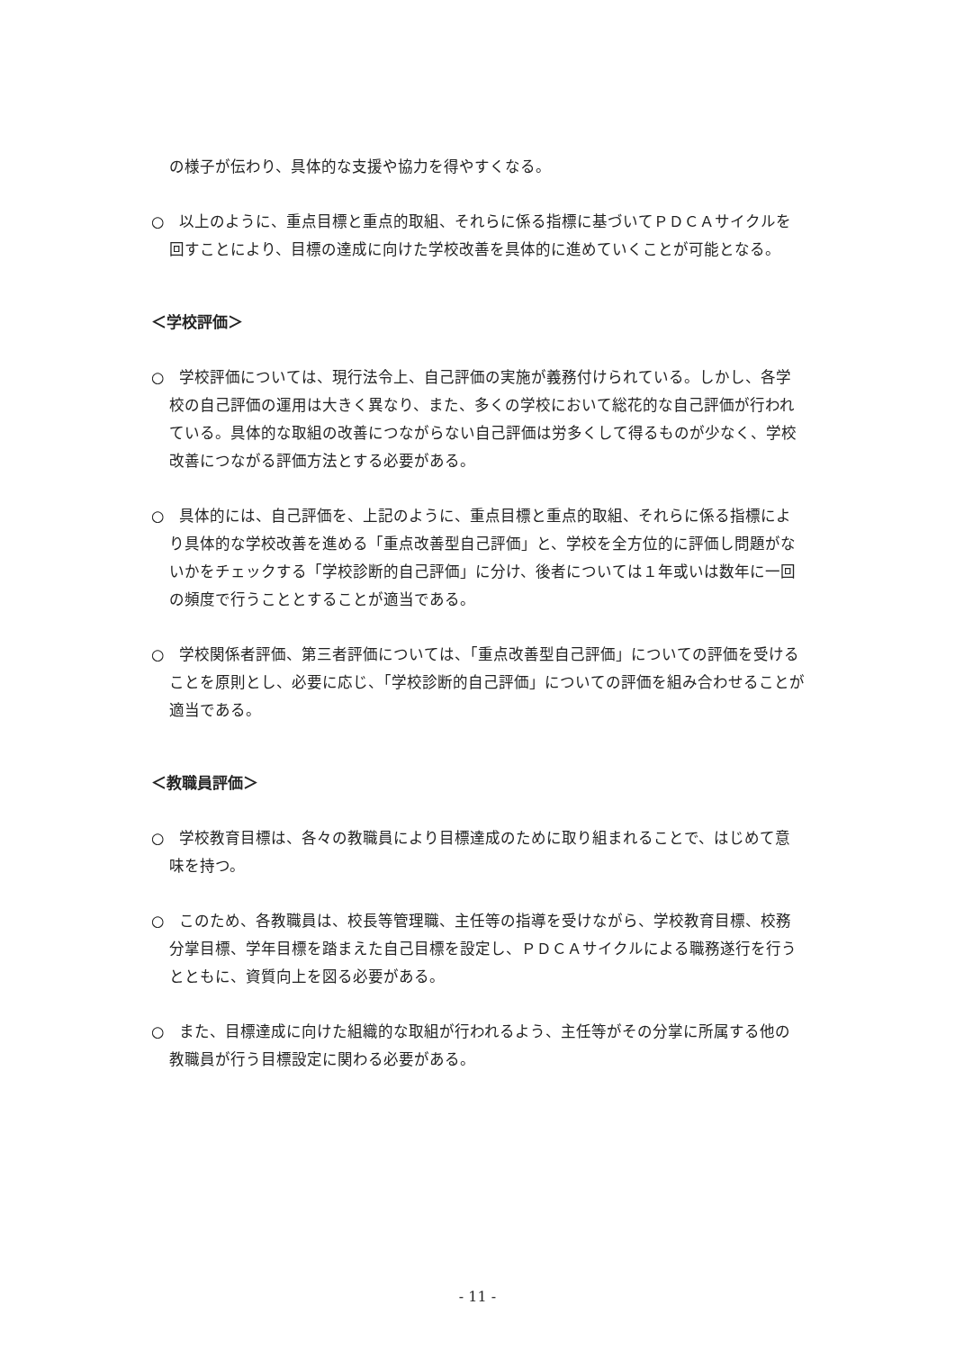の様子が伝わり、具体的な支援や協力を得やすくなる。
○　以上のように、重点目標と重点的取組、それらに係る指標に基づいてＰＤＣＡサイクルを回すことにより、目標の達成に向けた学校改善を具体的に進めていくことが可能となる。
＜学校評価＞
○　学校評価については、現行法令上、自己評価の実施が義務付けられている。しかし、各学校の自己評価の運用は大きく異なり、また、多くの学校において総花的な自己評価が行われている。具体的な取組の改善につながらない自己評価は労多くして得るものが少なく、学校改善につながる評価方法とする必要がある。
○　具体的には、自己評価を、上記のように、重点目標と重点的取組、それらに係る指標により具体的な学校改善を進める「重点改善型自己評価」と、学校を全方位的に評価し問題がないかをチェックする「学校診断的自己評価」に分け、後者については１年或いは数年に一回の頻度で行うこととすることが適当である。
○　学校関係者評価、第三者評価については、「重点改善型自己評価」についての評価を受けることを原則とし、必要に応じ、「学校診断的自己評価」についての評価を組み合わせることが適当である。
＜教職員評価＞
○　学校教育目標は、各々の教職員により目標達成のために取り組まれることで、はじめて意味を持つ。
○　このため、各教職員は、校長等管理職、主任等の指導を受けながら、学校教育目標、校務分掌目標、学年目標を踏まえた自己目標を設定し、ＰＤＣＡサイクルによる職務遂行を行うとともに、資質向上を図る必要がある。
○　また、目標達成に向けた組織的な取組が行われるよう、主任等がその分掌に所属する他の教職員が行う目標設定に関わる必要がある。
- 11 -